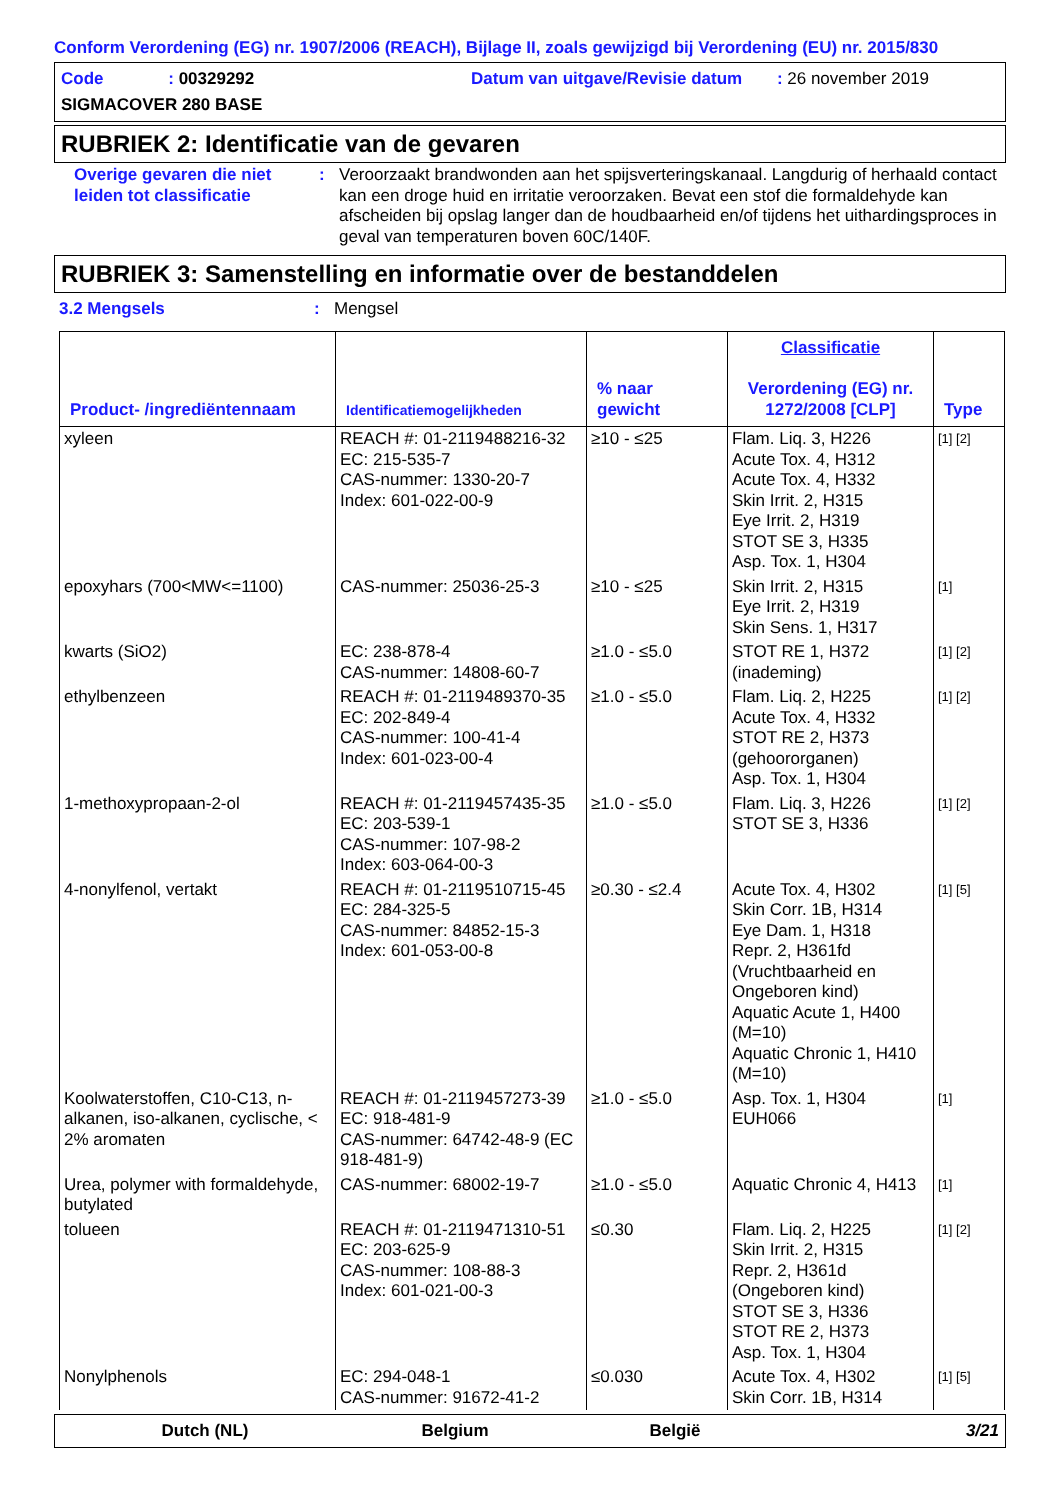Conform Verordening (EG) nr. 1907/2006 (REACH), Bijlage II, zoals gewijzigd bij Verordening (EU) nr. 2015/830
Code : 00329292 Datum van uitgave/Revisie datum : 26 november 2019
SIGMACOVER 280 BASE
RUBRIEK 2: Identificatie van de gevaren
Overige gevaren die niet leiden tot classificatie
: Veroorzaakt brandwonden aan het spijsverteringskanaal. Langdurig of herhaald contact kan een droge huid en irritatie veroorzaken. Bevat een stof die formaldehyde kan afscheiden bij opslag langer dan de houdbaarheid en/of tijdens het uithardingsproces in geval van temperaturen boven 60C/140F.
RUBRIEK 3: Samenstelling en informatie over de bestanddelen
3.2 Mengsels: Mengsel
| Product- /ingrediëntennaam | Identificatiemogelijkheden | % naar gewicht | Classificatie Verordening (EG) nr. 1272/2008 [CLP] | Type |
| --- | --- | --- | --- | --- |
| xyleen | REACH #: 01-2119488216-32 EC: 215-535-7 CAS-nummer: 1330-20-7 Index: 601-022-00-9 | ≥10 - ≤25 | Flam. Liq. 3, H226 Acute Tox. 4, H312 Acute Tox. 4, H332 Skin Irrit. 2, H315 Eye Irrit. 2, H319 STOT SE 3, H335 Asp. Tox. 1, H304 | [1] [2] |
| epoxyhars (700<MW<=1100) | CAS-nummer: 25036-25-3 | ≥10 - ≤25 | Skin Irrit. 2, H315 Eye Irrit. 2, H319 Skin Sens. 1, H317 | [1] |
| kwarts (SiO2) | EC: 238-878-4 CAS-nummer: 14808-60-7 | ≥1.0 - ≤5.0 | STOT RE 1, H372 (inademing) | [1] [2] |
| ethylbenzeen | REACH #: 01-2119489370-35 EC: 202-849-4 CAS-nummer: 100-41-4 Index: 601-023-00-4 | ≥1.0 - ≤5.0 | Flam. Liq. 2, H225 Acute Tox. 4, H332 STOT RE 2, H373 (gehoororganen) Asp. Tox. 1, H304 | [1] [2] |
| 1-methoxypropaan-2-ol | REACH #: 01-2119457435-35 EC: 203-539-1 CAS-nummer: 107-98-2 Index: 603-064-00-3 | ≥1.0 - ≤5.0 | Flam. Liq. 3, H226 STOT SE 3, H336 | [1] [2] |
| 4-nonylfenol, vertakt | REACH #: 01-2119510715-45 EC: 284-325-5 CAS-nummer: 84852-15-3 Index: 601-053-00-8 | ≥0.30 - ≤2.4 | Acute Tox. 4, H302 Skin Corr. 1B, H314 Eye Dam. 1, H318 Repr. 2, H361fd (Vruchtbaarheid en Ongeboren kind) Aquatic Acute 1, H400 (M=10) Aquatic Chronic 1, H410 (M=10) | [1] [5] |
| Koolwaterstoffen, C10-C13, n-alkanen, iso-alkanen, cyclische, < 2% aromaten | REACH #: 01-2119457273-39 EC: 918-481-9 CAS-nummer: 64742-48-9 (EC 918-481-9) | ≥1.0 - ≤5.0 | Asp. Tox. 1, H304 EUH066 | [1] |
| Urea, polymer with formaldehyde, butylated | CAS-nummer: 68002-19-7 | ≥1.0 - ≤5.0 | Aquatic Chronic 4, H413 | [1] |
| tolueen | REACH #: 01-2119471310-51 EC: 203-625-9 CAS-nummer: 108-88-3 Index: 601-021-00-3 | ≤0.30 | Flam. Liq. 2, H225 Skin Irrit. 2, H315 Repr. 2, H361d (Ongeboren kind) STOT SE 3, H336 STOT RE 2, H373 Asp. Tox. 1, H304 | [1] [2] |
| Nonylphenols | EC: 294-048-1 CAS-nummer: 91672-41-2 | ≤0.030 | Acute Tox. 4, H302 Skin Corr. 1B, H314 | [1] [5] |
Dutch (NL) Belgium België 3/21